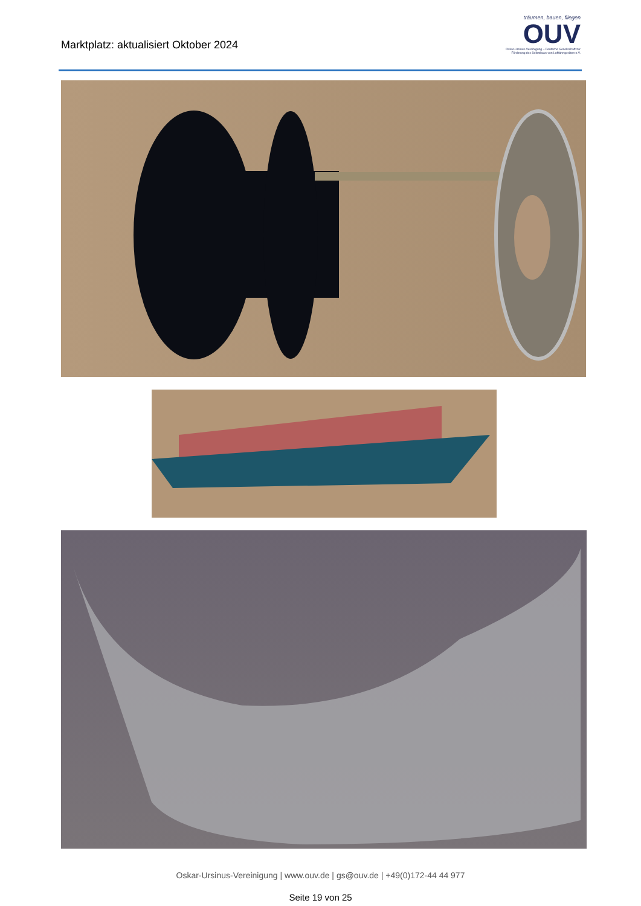Marktplatz: aktualisiert Oktober 2024
träumen, bauen, fliegen
OUV
Oskar-Ursinus-Vereinigung – Deutsche Gesellschaft zur Förderung des Selbstbaus von Luftfahrtgeräten e.V.
Oskar-Ursinus-Vereinigung | www.ouv.de | gs@ouv.de | +49(0)172-44 44 977
Seite 19 von 25